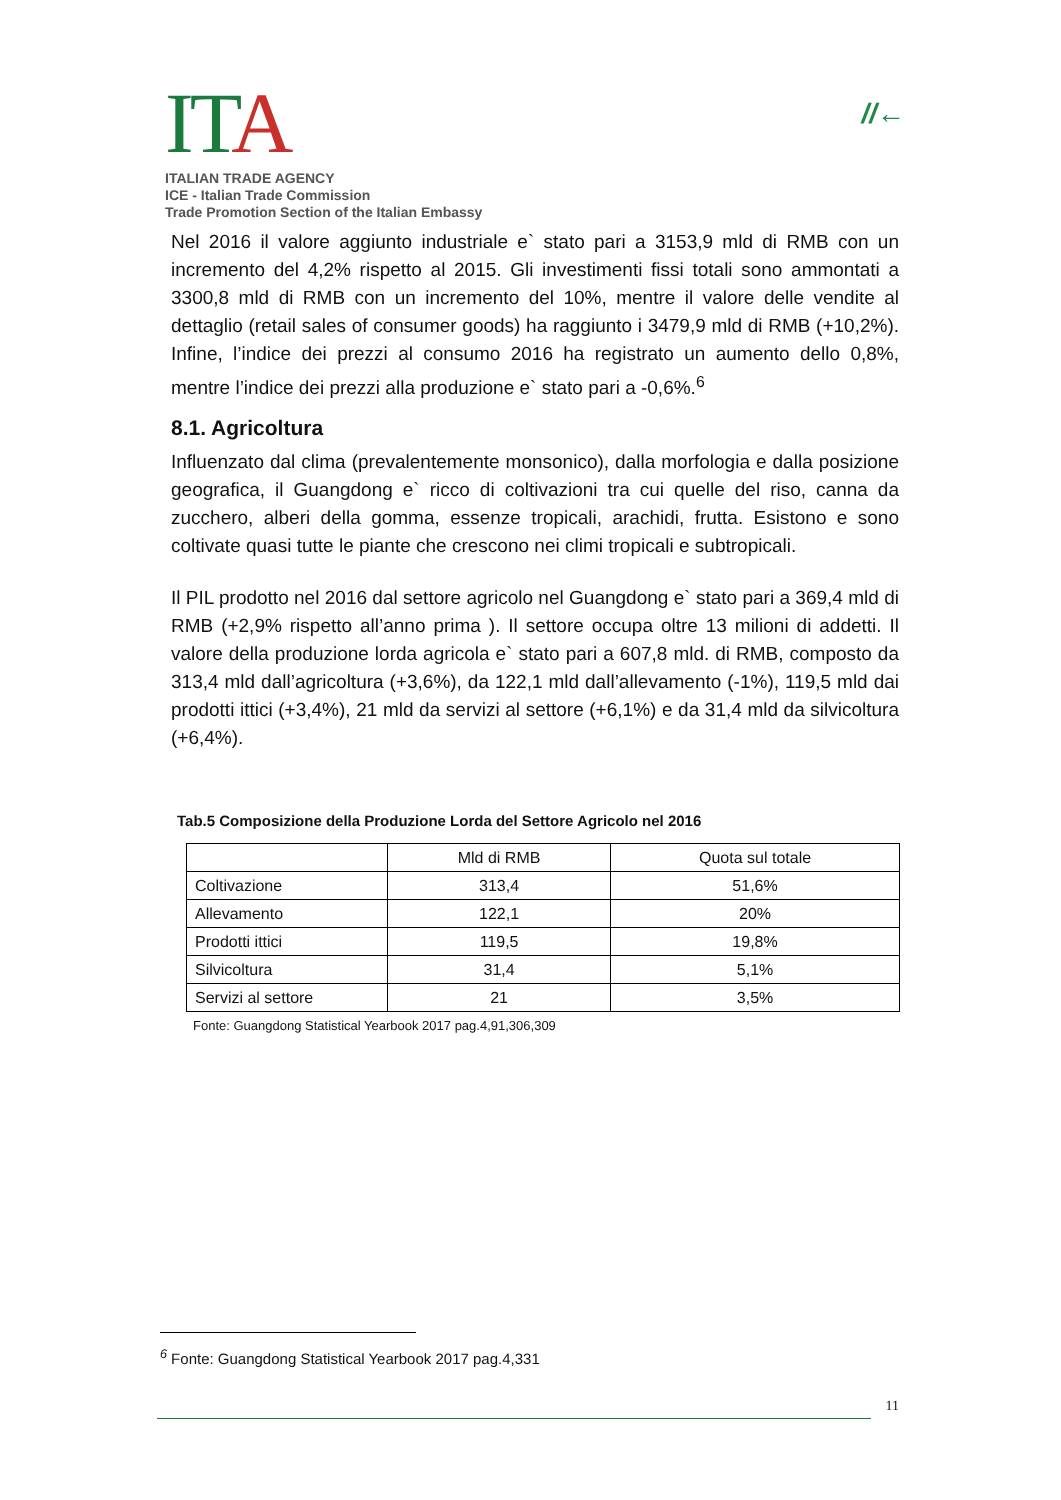ITA
ITALIAN TRADE AGENCY
ICE - Italian Trade Commission
Trade Promotion Section of the Italian Embassy
//←
Nel 2016 il valore aggiunto industriale e` stato pari a 3153,9 mld di RMB con un incremento del 4,2% rispetto al 2015. Gli investimenti fissi totali sono ammontati a 3300,8 mld di RMB con un incremento del 10%, mentre il valore delle vendite al dettaglio (retail sales of consumer goods) ha raggiunto i 3479,9 mld di RMB (+10,2%). Infine, l’indice dei prezzi al consumo 2016 ha registrato un aumento dello 0,8%, mentre l’indice dei prezzi alla produzione e` stato pari a -0,6%.<sup>6</sup>
8.1. Agricoltura
Influenzato dal clima (prevalentemente monsonico), dalla morfologia e dalla posizione geografica, il Guangdong e` ricco di coltivazioni tra cui quelle del riso, canna da zucchero, alberi della gomma, essenze tropicali, arachidi, frutta. Esistono e sono coltivate quasi tutte le piante che crescono nei climi tropicali e subtropicali.
Il PIL prodotto nel 2016 dal settore agricolo nel Guangdong e` stato pari a 369,4 mld di RMB (+2,9% rispetto all’anno prima ). Il settore occupa oltre 13 milioni di addetti. Il valore della produzione lorda agricola e` stato pari a 607,8 mld. di RMB, composto da 313,4 mld dall’agricoltura (+3,6%), da 122,1 mld dall’allevamento (-1%), 119,5 mld dai prodotti ittici (+3,4%), 21 mld da servizi al settore (+6,1%) e da 31,4 mld da silvicoltura (+6,4%).
Tab.5 Composizione della Produzione Lorda del Settore Agricolo nel 2016
| | Mld di RMB | Quota sul totale |
| --- | --- | --- |
| Coltivazione | 313,4 | 51,6% |
| Allevamento | 122,1 | 20% |
| Prodotti ittici | 119,5 | 19,8% |
| Silvicoltura | 31,4 | 5,1% |
| Servizi al settore | 21 | 3,5% |
Fonte: Guangdong Statistical Yearbook 2017 pag.4,91,306,309
<sup>6</sup> Fonte: Guangdong Statistical Yearbook 2017 pag.4,331
11